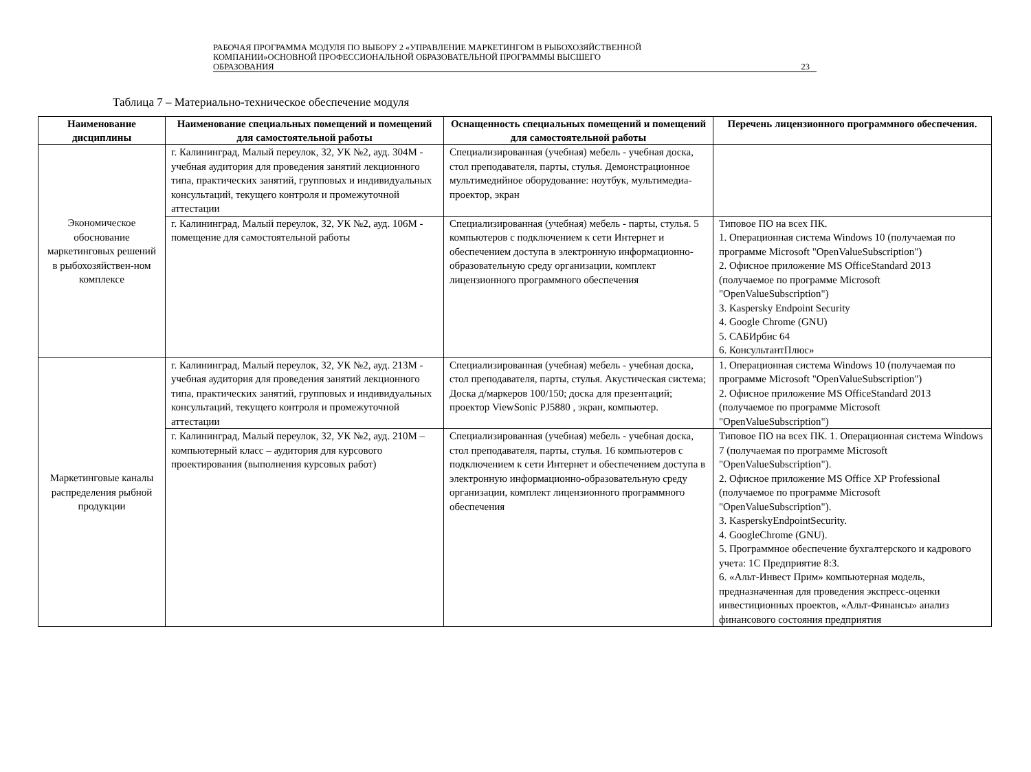РАБОЧАЯ ПРОГРАММА МОДУЛЯ ПО ВЫБОРУ 2 «УПРАВЛЕНИЕ МАРКЕТИНГОМ В РЫБОХОЗЯЙСТВЕННОЙ
КОМПАНИИ»ОСНОВНОЙ ПРОФЕССИОНАЛЬНОЙ ОБРАЗОВАТЕЛЬНОЙ ПРОГРАММЫ ВЫСШЕГО
ОБРАЗОВАНИЯ
23
Таблица 7 – Материально-техническое обеспечение модуля
| Наименование дисциплины | Наименование специальных помещений и помещений для самостоятельной работы | Оснащенность специальных помещений и помещений для самостоятельной работы | Перечень лицензионного программного обеспечения. |
| --- | --- | --- | --- |
| Экономическое обоснование маркетинговых решений в рыбохозяйствен-ном комплексе | г. Калининград, Малый переулок, 32, УК №2, ауд. 304М - учебная аудитория для проведения занятий лекционного типа, практических занятий, групповых и индивидуальных консультаций, текущего контроля и промежуточной аттестации | Специализированная (учебная) мебель - учебная доска, стол преподавателя, парты, стулья. Демонстрационное мультимедийное оборудование: ноутбук, мультимедиа-проектор, экран | |
| | г. Калининград, Малый переулок, 32, УК №2, ауд. 106М - помещение для самостоятельной работы | Специализированная (учебная) мебель - парты, стулья. 5 компьютеров с подключением к сети Интернет и обеспечением доступа в электронную информационно-образовательную среду организации, комплект лицензионного программного обеспечения | Типовое ПО на всех ПК. 1. Операционная система Windows 10 (получаемая по программе Microsoft "OpenValueSubscription") 2. Офисное приложение MS OfficeStandard 2013 (получаемое по программе Microsoft "OpenValueSubscription") 3. Kaspersky Endpoint Security 4. Google Chrome (GNU) 5. САБИрбис 64 6. КонсультантПлюс» |
| Маркетинговые каналы распределения рыбной продукции | г. Калининград, Малый переулок, 32, УК №2, ауд. 213М - учебная аудитория для проведения занятий лекционного типа, практических занятий, групповых и индивидуальных консультаций, текущего контроля и промежуточной аттестации | Специализированная (учебная) мебель - учебная доска, стол преподавателя, парты, стулья. Акустическая система; Доска д/маркеров 100/150; доска для презентаций; проектор ViewSonic PJ5880 , экран, компьютер. | 1. Операционная система Windows 10 (получаемая по программе Microsoft "OpenValueSubscription") 2. Офисное приложение MS OfficeStandard 2013 (получаемое по программе Microsoft "OpenValueSubscription") |
| | г. Калининград, Малый переулок, 32, УК №2, ауд. 210М – компьютерный класс – аудитория для курсового проектирования (выполнения курсовых работ) | Специализированная (учебная) мебель - учебная доска, стол преподавателя, парты, стулья. 16 компьютеров с подключением к сети Интернет и обеспечением доступа в электронную информационно-образовательную среду организации, комплект лицензионного программного обеспечения | Типовое ПО на всех ПК. 1. Операционная система Windows 7 (получаемая по программе Microsoft "OpenValueSubscription"). 2. Офисное приложение MS Office XP Professional (получаемое по программе Microsoft "OpenValueSubscription"). 3. KasperskyEndpointSecurity. 4. GoogleChrome (GNU). 5. Программное обеспечение бухгалтерского и кадрового учета: 1С Предприятие 8:3. 6. «Альт-Инвест Прим» компьютерная модель, предназначенная для проведения экспресс-оценки инвестиционных проектов, «Альт-Финансы» анализ финансового состояния предприятия |